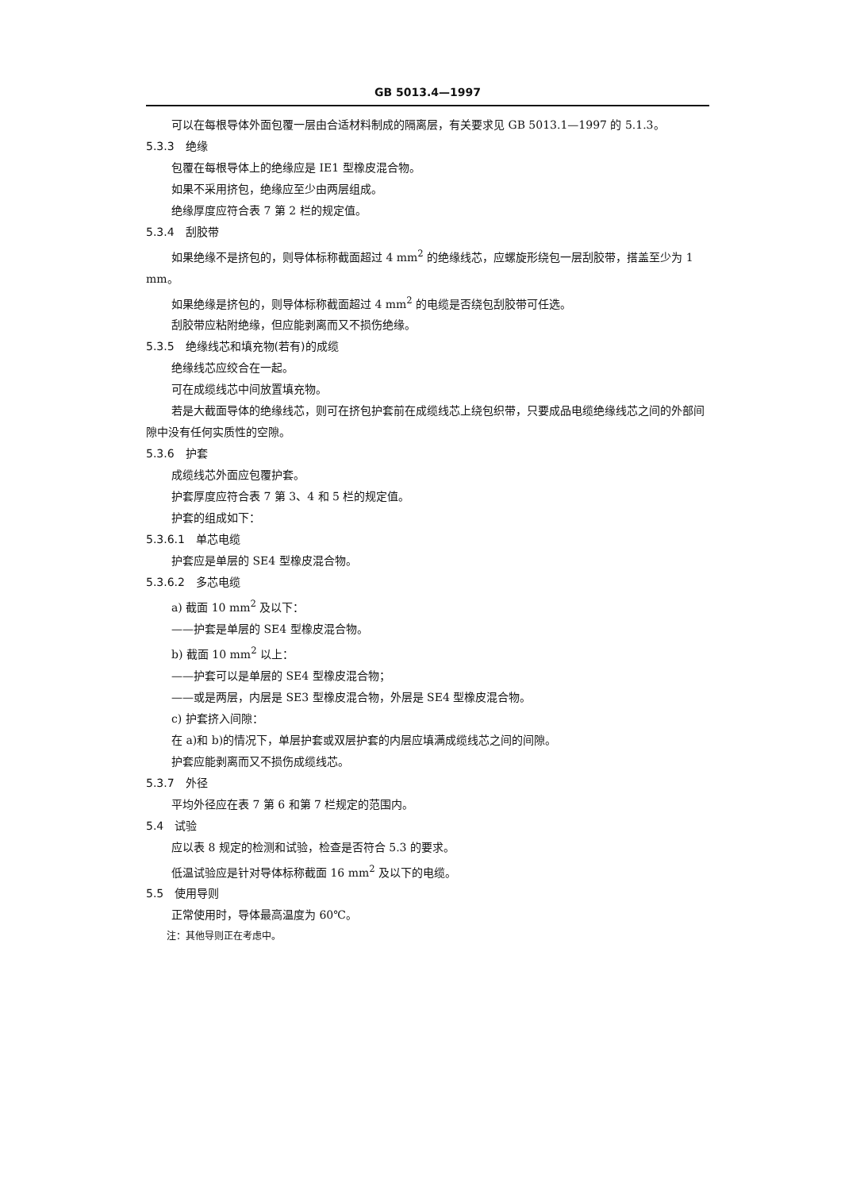GB 5013.4—1997
可以在每根导体外面包覆一层由合适材料制成的隔离层，有关要求见 GB 5013.1—1997 的 5.1.3。
5.3.3　绝缘
包覆在每根导体上的绝缘应是 IE1 型橡皮混合物。
如果不采用挤包，绝缘应至少由两层组成。
绝缘厚度应符合表 7 第 2 栏的规定值。
5.3.4　刮胶带
如果绝缘不是挤包的，则导体标称截面超过 4 mm<sup>2</sup> 的绝缘线芯，应螺旋形绕包一层刮胶带，搭盖至少为 1 mm。
如果绝缘是挤包的，则导体标称截面超过 4 mm<sup>2</sup> 的电缆是否绕包刮胶带可任选。
刮胶带应粘附绝缘，但应能剥离而又不损伤绝缘。
5.3.5　绝缘线芯和填充物(若有)的成缆
绝缘线芯应绞合在一起。
可在成缆线芯中间放置填充物。
若是大截面导体的绝缘线芯，则可在挤包护套前在成缆线芯上绕包织带，只要成品电缆绝缘线芯之间的外部间隙中没有任何实质性的空隙。
5.3.6　护套
成缆线芯外面应包覆护套。
护套厚度应符合表 7 第 3、4 和 5 栏的规定值。
护套的组成如下：
5.3.6.1　单芯电缆
护套应是单层的 SE4 型橡皮混合物。
5.3.6.2　多芯电缆
a) 截面 10 mm<sup>2</sup> 及以下：
——护套是单层的 SE4 型橡皮混合物。
b) 截面 10 mm<sup>2</sup> 以上：
——护套可以是单层的 SE4 型橡皮混合物；
——或是两层，内层是 SE3 型橡皮混合物，外层是 SE4 型橡皮混合物。
c) 护套挤入间隙：
在 a)和 b)的情况下，单层护套或双层护套的内层应填满成缆线芯之间的间隙。
护套应能剥离而又不损伤成缆线芯。
5.3.7　外径
平均外径应在表 7 第 6 和第 7 栏规定的范围内。
5.4　试验
应以表 8 规定的检测和试验，检查是否符合 5.3 的要求。
低温试验应是针对导体标称截面 16 mm<sup>2</sup> 及以下的电缆。
5.5　使用导则
正常使用时，导体最高温度为 60℃。
注：其他导则正在考虑中。